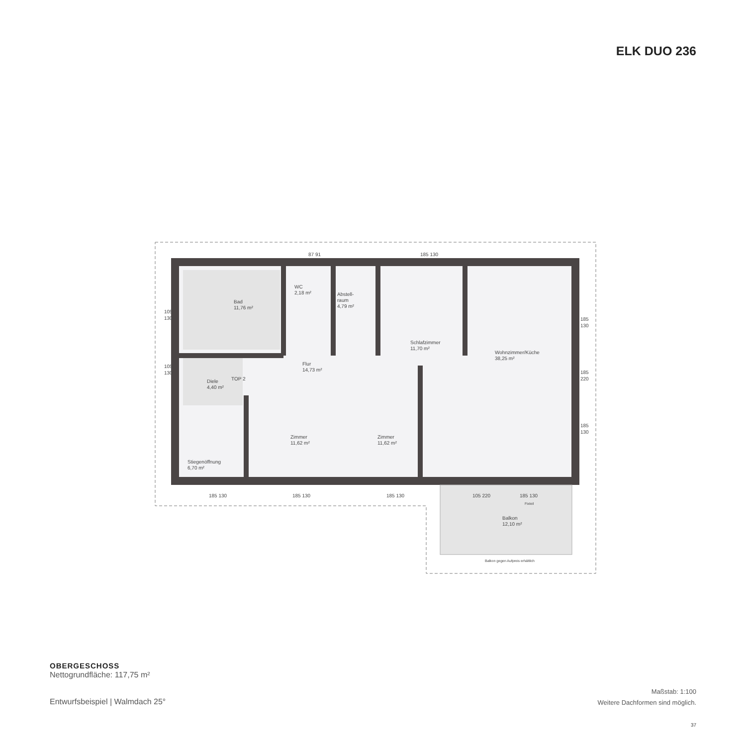ELK DUO 236
Bad
11,76 m²
WC
2,18 m²
Abstell-
raum
4,79 m²
Schlafzimmer
11,70 m²
Wohnzimmer/Küche
38,25 m²
Flur
14,73 m²
Diele
4,40 m²
TOP 2
Zimmer
11,62 m²
Zimmer
11,62 m²
Stiegenöffnung
6,70 m²
Balkon
12,10 m²
Balkon gegen Aufpreis erhältlich
105
130
105
130
185
130
185
220
185
130
87 91
185 130
185 130
185 130
185 130
105 220
185 130
Fixteil
OBERGESCHOSS
Nettogrundfläche: 117,75 m²
Entwurfsbeispiel | Walmdach 25°
Maßstab: 1:100
Weitere Dachformen sind möglich.
37